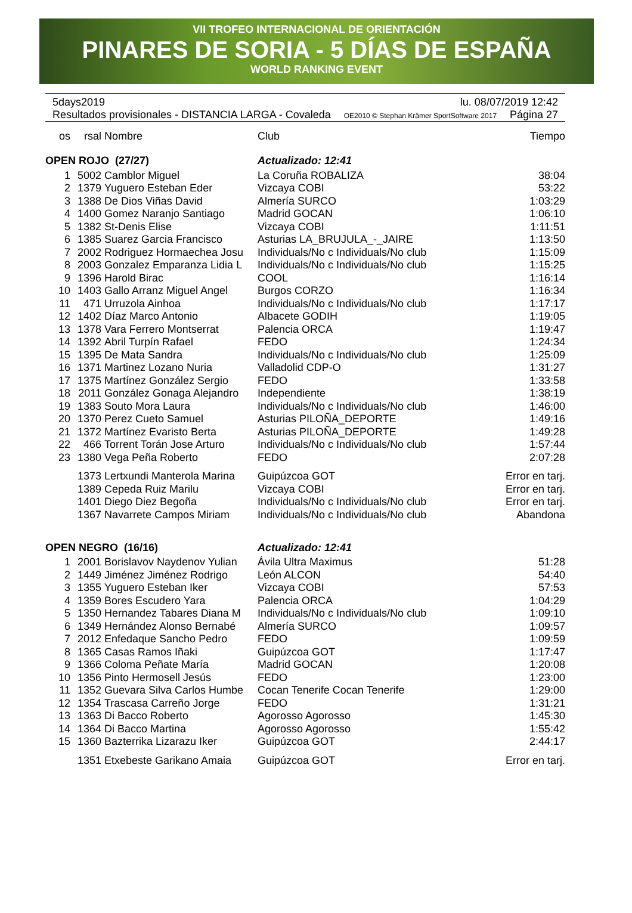VII TROFEO INTERNACIONAL DE ORIENTACIÓN
PINARES DE SORIA - 5 DÍAS DE ESPAÑA
WORLD RANKING EVENT
5days2019 lu. 08/07/2019 12:42
Resultados provisionales - DISTANCIA LARGA - Covaleda OE2010 © Stephan Krämer SportSoftware 2017 Página 27
| os | rsal | Nombre | Club | Tiempo |
| --- | --- | --- | --- | --- |
| OPEN ROJO (27/27) | | | Actualizado: 12:41 | |
| 1 | 5002 | Camblor Miguel | La Coruña ROBALIZA | 38:04 |
| 2 | 1379 | Yuguero Esteban Eder | Vizcaya COBI | 53:22 |
| 3 | 1388 | De Dios Viñas David | Almería SURCO | 1:03:29 |
| 4 | 1400 | Gomez Naranjo Santiago | Madrid GOCAN | 1:06:10 |
| 5 | 1382 | St-Denis Elise | Vizcaya COBI | 1:11:51 |
| 6 | 1385 | Suarez Garcia Francisco | Asturias LA_BRUJULA_-_JAIRE | 1:13:50 |
| 7 | 2002 | Rodriguez Hormaechea Josu | Individuals/No c Individuals/No club | 1:15:09 |
| 8 | 2003 | Gonzalez Emparanza Lidia L | Individuals/No c Individuals/No club | 1:15:25 |
| 9 | 1396 | Harold Birac | COOL | 1:16:14 |
| 10 | 1403 | Gallo Arranz Miguel Angel | Burgos CORZO | 1:16:34 |
| 11 | 471 | Urruzola Ainhoa | Individuals/No c Individuals/No club | 1:17:17 |
| 12 | 1402 | Díaz Marco Antonio | Albacete GODIH | 1:19:05 |
| 13 | 1378 | Vara Ferrero Montserrat | Palencia ORCA | 1:19:47 |
| 14 | 1392 | Abril Turpín Rafael | FEDO | 1:24:34 |
| 15 | 1395 | De Mata Sandra | Individuals/No c Individuals/No club | 1:25:09 |
| 16 | 1371 | Martinez Lozano Nuria | Valladolid CDP-O | 1:31:27 |
| 17 | 1375 | Martínez González Sergio | FEDO | 1:33:58 |
| 18 | 2011 | González Gonaga Alejandro | Independiente | 1:38:19 |
| 19 | 1383 | Souto Mora Laura | Individuals/No c Individuals/No club | 1:46:00 |
| 20 | 1370 | Perez Cueto Samuel | Asturias PILOÑA_DEPORTE | 1:49:16 |
| 21 | 1372 | Martínez Evaristo Berta | Asturias PILOÑA_DEPORTE | 1:49:28 |
| 22 | 466 | Torrent Torán Jose Arturo | Individuals/No c Individuals/No club | 1:57:44 |
| 23 | 1380 | Vega Peña Roberto | FEDO | 2:07:28 |
| | 1373 | Lertxundi Manterola Marina | Guipúzcoa GOT | Error en tarj. |
| | 1389 | Cepeda Ruiz Marilu | Vizcaya COBI | Error en tarj. |
| | 1401 | Diego Diez Begoña | Individuals/No c Individuals/No club | Error en tarj. |
| | 1367 | Navarrete Campos Miriam | Individuals/No c Individuals/No club | Abandona |
| OPEN NEGRO (16/16) | | | Actualizado: 12:41 | |
| 1 | 2001 | Borislavov Naydenov Yulian | Ávila Ultra Maximus | 51:28 |
| 2 | 1449 | Jiménez Jiménez Rodrigo | León ALCON | 54:40 |
| 3 | 1355 | Yuguero Esteban Iker | Vizcaya COBI | 57:53 |
| 4 | 1359 | Bores Escudero Yara | Palencia ORCA | 1:04:29 |
| 5 | 1350 | Hernandez Tabares Diana M | Individuals/No c Individuals/No club | 1:09:10 |
| 6 | 1349 | Hernández Alonso Bernabé | Almería SURCO | 1:09:57 |
| 7 | 2012 | Enfedaque Sancho Pedro | FEDO | 1:09:59 |
| 8 | 1365 | Casas Ramos Iñaki | Guipúzcoa GOT | 1:17:47 |
| 9 | 1366 | Coloma Peñate María | Madrid GOCAN | 1:20:08 |
| 10 | 1356 | Pinto Hermosell Jesús | FEDO | 1:23:00 |
| 11 | 1352 | Guevara Silva Carlos Humbe | Cocan Tenerife Cocan Tenerife | 1:29:00 |
| 12 | 1354 | Trascasa Carreño Jorge | FEDO | 1:31:21 |
| 13 | 1363 | Di Bacco Roberto | Agorosso Agorosso | 1:45:30 |
| 14 | 1364 | Di Bacco Martina | Agorosso Agorosso | 1:55:42 |
| 15 | 1360 | Bazterrika Lizarazu Iker | Guipúzcoa GOT | 2:44:17 |
| | 1351 | Etxebeste Garikano Amaia | Guipúzcoa GOT | Error en tarj. |